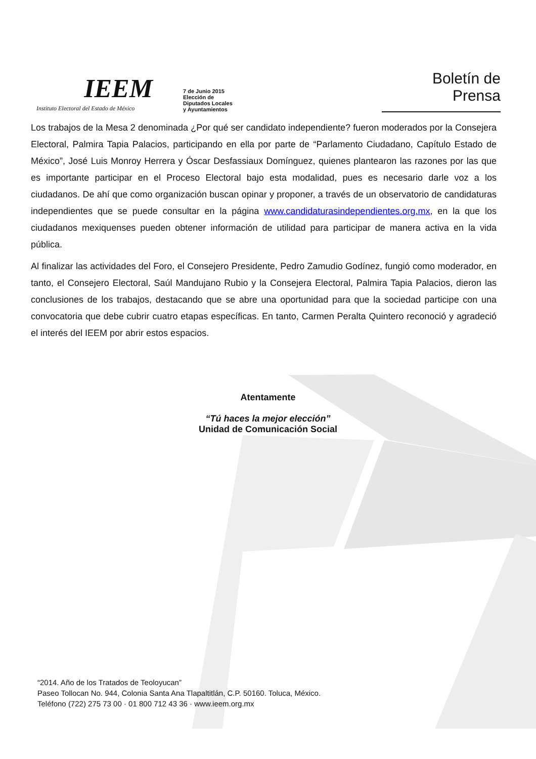IEEM
Instituto Electoral del Estado de México
7 de Junio 2015
Elección de Diputados Locales y Ayuntamientos
Boletín de Prensa
Los trabajos de la Mesa 2 denominada ¿Por qué ser candidato independiente? fueron moderados por la Consejera Electoral, Palmira Tapia Palacios, participando en ella por parte de “Parlamento Ciudadano, Capítulo Estado de México”, José Luis Monroy Herrera y Óscar Desfassiaux Domínguez, quienes plantearon las razones por las que es importante participar en el Proceso Electoral bajo esta modalidad, pues es necesario darle voz a los ciudadanos. De ahí que como organización buscan opinar y proponer, a través de un observatorio de candidaturas independientes que se puede consultar en la página www.candidaturasindependientes.org.mx, en la que los ciudadanos mexiquenses pueden obtener información de utilidad para participar de manera activa en la vida pública.
Al finalizar las actividades del Foro, el Consejero Presidente, Pedro Zamudio Godínez, fungió como moderador, en tanto, el Consejero Electoral, Saúl Mandujano Rubio y la Consejera Electoral, Palmira Tapia Palacios, dieron las conclusiones de los trabajos, destacando que se abre una oportunidad para que la sociedad participe con una convocatoria que debe cubrir cuatro etapas específicas. En tanto, Carmen Peralta Quintero reconoció y agradeció el interés del IEEM por abrir estos espacios.
Atentamente
“Tú haces la mejor elección”
Unidad de Comunicación Social
“2014. Año de los Tratados de Teoloyucan”
Paseo Tollocan No. 944, Colonia Santa Ana Tlapaltitlán, C.P. 50160. Toluca, México.
Teléfono (722) 275 73 00 · 01 800 712 43 36 · www.ieem.org.mx